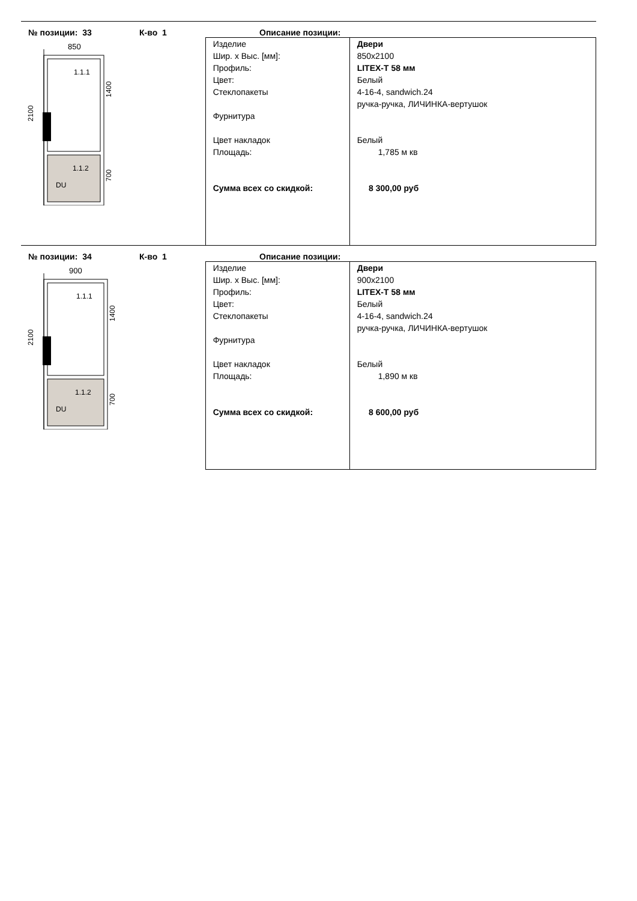№ позиции: 33 К-во 1 Описание позиции:
850
1.1.1
1.1.2
DU
2100
1400
700
| Изделие Шир. x Выс. [мм]: Профиль: Цвет: Стеклопакеты Фурнитура Цвет накладок Площадь: Сумма всех со скидкой: | Двери 850x2100 LITEX-T 58 мм Белый 4-16-4, sandwich.24 ручка-ручка, ЛИЧИНКА-вертушок Белый 1,785 м кв 8 300,00 руб |
№ позиции: 34 К-во 1 Описание позиции:
900
1.1.1
1.1.2
DU
2100
1400
700
| Изделие Шир. x Выс. [мм]: Профиль: Цвет: Стеклопакеты Фурнитура Цвет накладок Площадь: Сумма всех со скидкой: | Двери 900x2100 LITEX-T 58 мм Белый 4-16-4, sandwich.24 ручка-ручка, ЛИЧИНКА-вертушок Белый 1,890 м кв 8 600,00 руб |